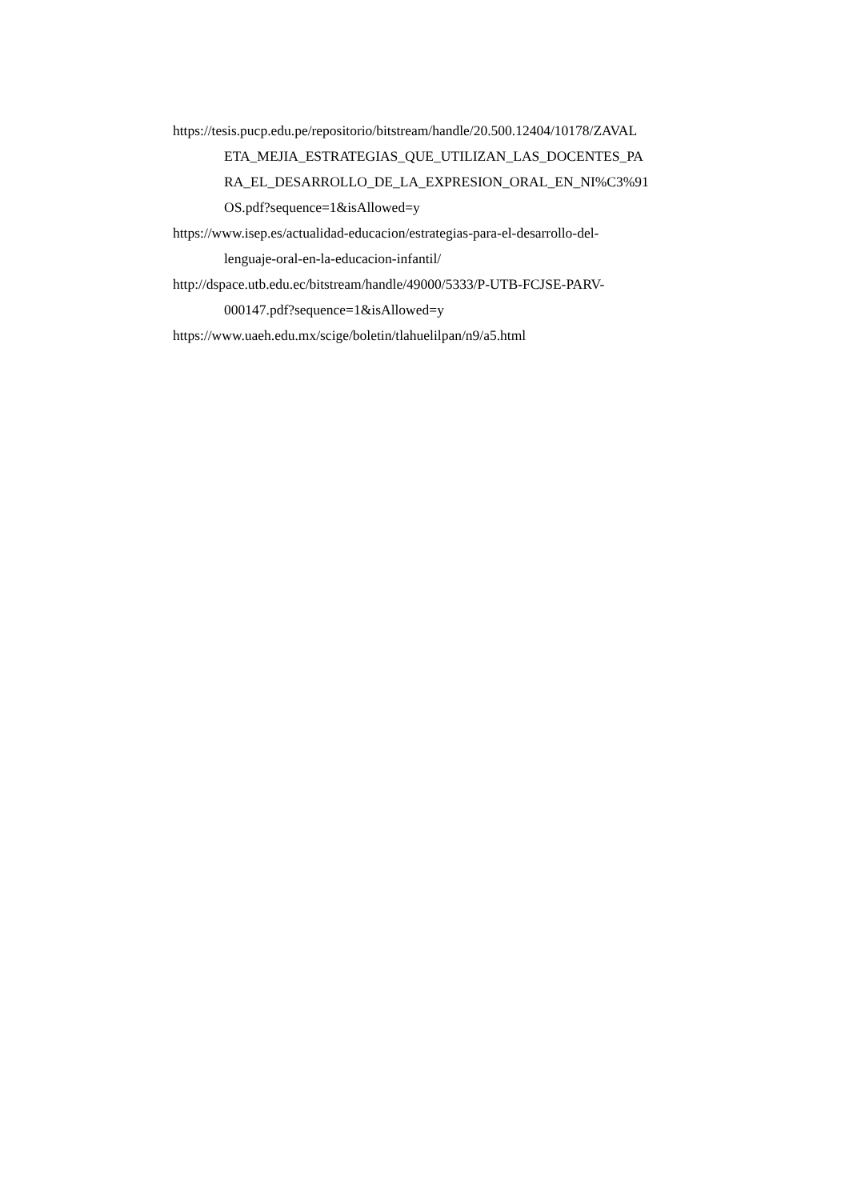https://tesis.pucp.edu.pe/repositorio/bitstream/handle/20.500.12404/10178/ZAVAL
ETA_MEJIA_ESTRATEGIAS_QUE_UTILIZAN_LAS_DOCENTES_PA
RA_EL_DESARROLLO_DE_LA_EXPRESION_ORAL_EN_NI%C3%91
OS.pdf?sequence=1&isAllowed=y
https://www.isep.es/actualidad-educacion/estrategias-para-el-desarrollo-del-
lenguaje-oral-en-la-educacion-infantil/
http://dspace.utb.edu.ec/bitstream/handle/49000/5333/P-UTB-FCJSE-PARV-
000147.pdf?sequence=1&isAllowed=y
https://www.uaeh.edu.mx/scige/boletin/tlahuelilpan/n9/a5.html